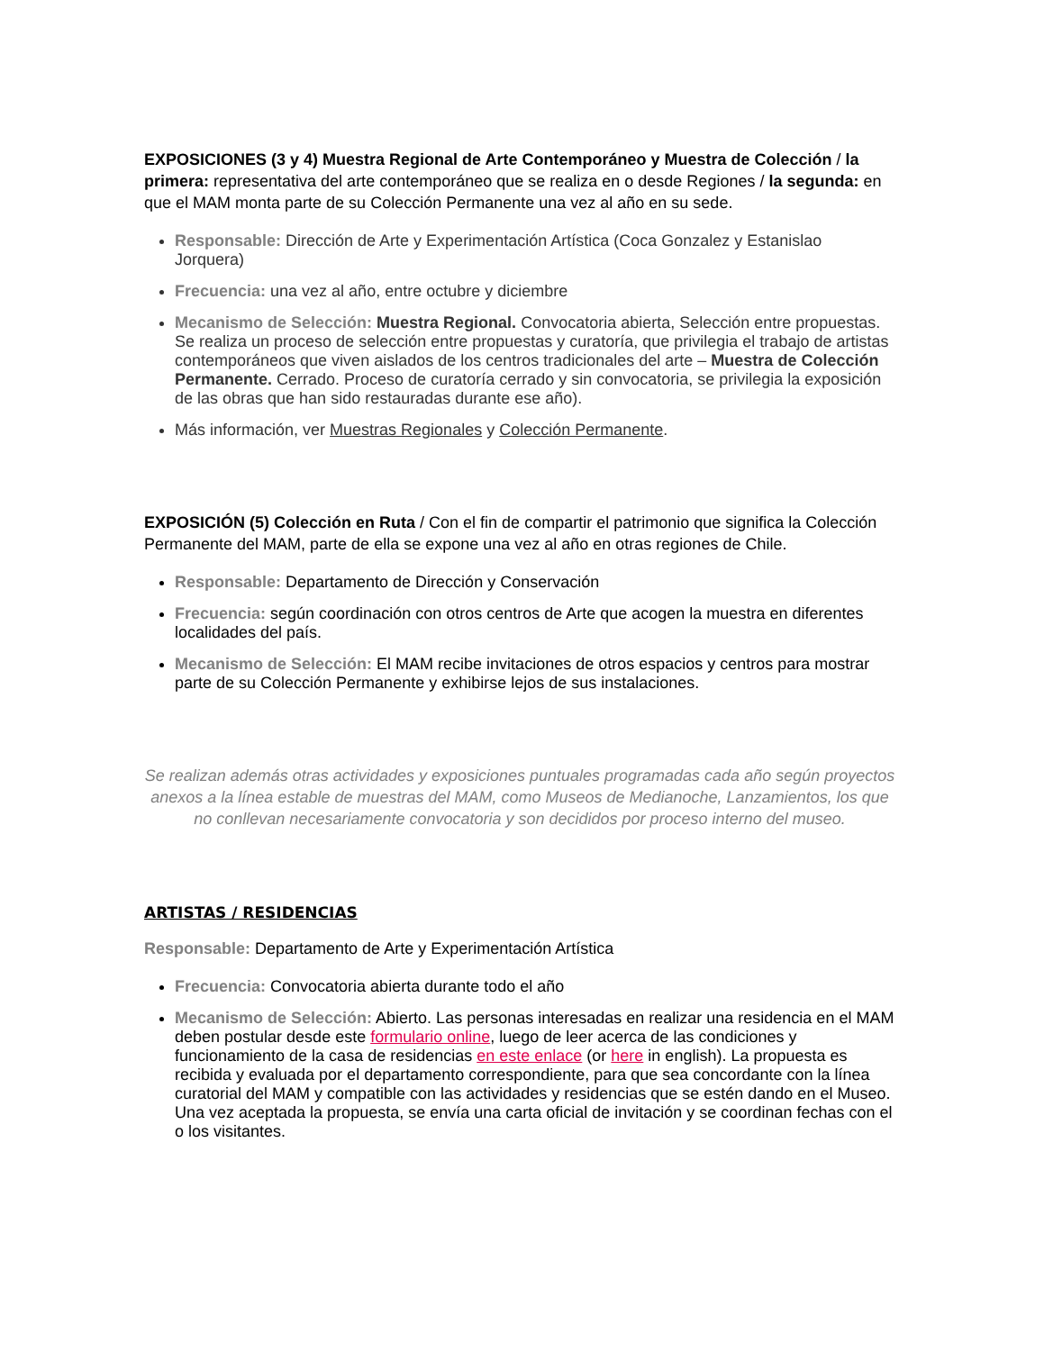EXPOSICIONES (3 y 4) Muestra Regional de Arte Contemporáneo y Muestra de Colección / la primera: representativa del arte contemporáneo que se realiza en o desde Regiones / la segunda: en que el MAM monta parte de su Colección Permanente una vez al año en su sede.
Responsable: Dirección de Arte y Experimentación Artística (Coca Gonzalez y Estanislao Jorquera)
Frecuencia: una vez al año, entre octubre y diciembre
Mecanismo de Selección: Muestra Regional. Convocatoria abierta, Selección entre propuestas. Se realiza un proceso de selección entre propuestas y curatoría, que privilegia el trabajo de artistas contemporáneos que viven aislados de los centros tradicionales del arte – Muestra de Colección Permanente. Cerrado. Proceso de curatoría cerrado y sin convocatoria, se privilegia la exposición de las obras que han sido restauradas durante ese año).
Más información, ver Muestras Regionales y Colección Permanente.
EXPOSICIÓN (5) Colección en Ruta / Con el fin de compartir el patrimonio que significa la Colección Permanente del MAM, parte de ella se expone una vez al año en otras regiones de Chile.
Responsable: Departamento de Dirección y Conservación
Frecuencia: según coordinación con otros centros de Arte que acogen la muestra en diferentes localidades del país.
Mecanismo de Selección: El MAM recibe invitaciones de otros espacios y centros para mostrar parte de su Colección Permanente y exhibirse lejos de sus instalaciones.
Se realizan además otras actividades y exposiciones puntuales programadas cada año según proyectos anexos a la línea estable de muestras del MAM, como Museos de Medianoche, Lanzamientos, los que no conllevan necesariamente convocatoria y son decididos por proceso interno del museo.
ARTISTAS / RESIDENCIAS
Responsable: Departamento de Arte y Experimentación Artística
Frecuencia: Convocatoria abierta durante todo el año
Mecanismo de Selección: Abierto. Las personas interesadas en realizar una residencia en el MAM deben postular desde este formulario online, luego de leer acerca de las condiciones y funcionamiento de la casa de residencias en este enlace (or here in english). La propuesta es recibida y evaluada por el departamento correspondiente, para que sea concordante con la línea curatorial del MAM y compatible con las actividades y residencias que se estén dando en el Museo. Una vez aceptada la propuesta, se envía una carta oficial de invitación y se coordinan fechas con el o los visitantes.